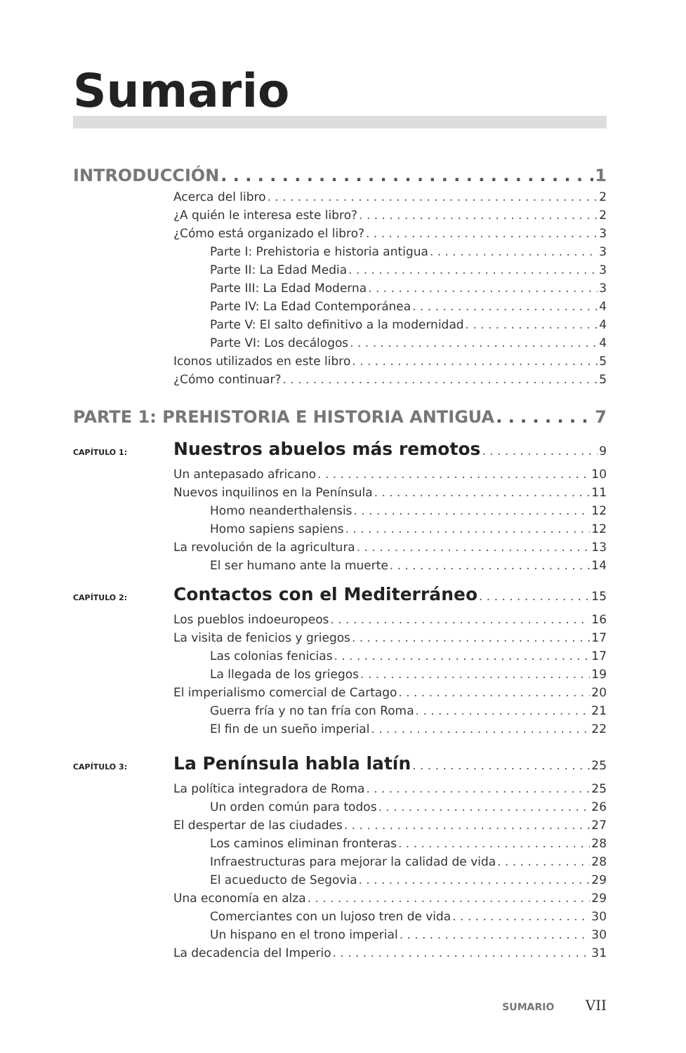Sumario
INTRODUCCIÓN 1
Acerca del libro 2
¿A quién le interesa este libro? 2
¿Cómo está organizado el libro? 3
Parte I: Prehistoria e historia antigua 3
Parte II: La Edad Media 3
Parte III: La Edad Moderna 3
Parte IV: La Edad Contemporánea 4
Parte V: El salto definitivo a la modernidad 4
Parte VI: Los decálogos 4
Iconos utilizados en este libro 5
¿Cómo continuar? 5
PARTE 1: PREHISTORIA E HISTORIA ANTIGUA 7
CAPÍTULO 1: Nuestros abuelos más remotos 9
Un antepasado africano 10
Nuevos inquilinos en la Península 11
Homo neanderthalensis 12
Homo sapiens sapiens 12
La revolución de la agricultura 13
El ser humano ante la muerte 14
CAPÍTULO 2: Contactos con el Mediterráneo 15
Los pueblos indoeuropeos 16
La visita de fenicios y griegos 17
Las colonias fenicias 17
La llegada de los griegos 19
El imperialismo comercial de Cartago 20
Guerra fría y no tan fría con Roma 21
El fin de un sueño imperial 22
CAPÍTULO 3: La Península habla latín 25
La política integradora de Roma 25
Un orden común para todos 26
El despertar de las ciudades 27
Los caminos eliminan fronteras 28
Infraestructuras para mejorar la calidad de vida 28
El acueducto de Segovia 29
Una economía en alza 29
Comerciantes con un lujoso tren de vida 30
Un hispano en el trono imperial 30
La decadencia del Imperio 31
SUMARIO VII